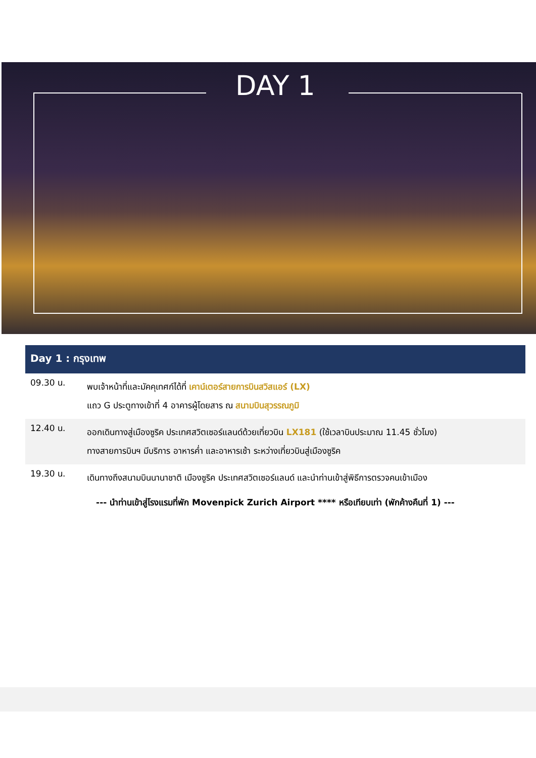DAY 1
Day 1 : กรุงเทพ
| 09.30 น. | พบเจ้าหน้าที่และมัคคุเทศก์ได้ที่ เคาน์เตอร์สายการบินสวิสแอร์ (LX) แถว G ประตูทางเข้าที่ 4 อาคารผู้โดยสาร ณ สนามบินสุวรรณภูมิ |
| 12.40 น. | ออกเดินทางสู่เมืองซูริค ประเทศสวิตเซอร์แลนด์ด้วยเที่ยวบิน LX181 (ใช้เวลาบินประมาณ 11.45 ชั่วโมง) ทางสายการบินฯ มีบริการ อาหารค่ำ และอาหารเช้า ระหว่างเที่ยวบินสู่เมืองซูริค |
| 19.30 น. | เดินทางถึงสนามบินนานาชาติ เมืองซูริค ประเทศสวิตเซอร์แลนด์ และนำท่านเข้าสู่พิธีการตรวจคนเข้าเมือง |
--- นำท่านเข้าสู่โรงแรมที่พัก Movenpick Zurich Airport **** หรือเทียบเท่า (พักค้างคืนที่ 1) ---